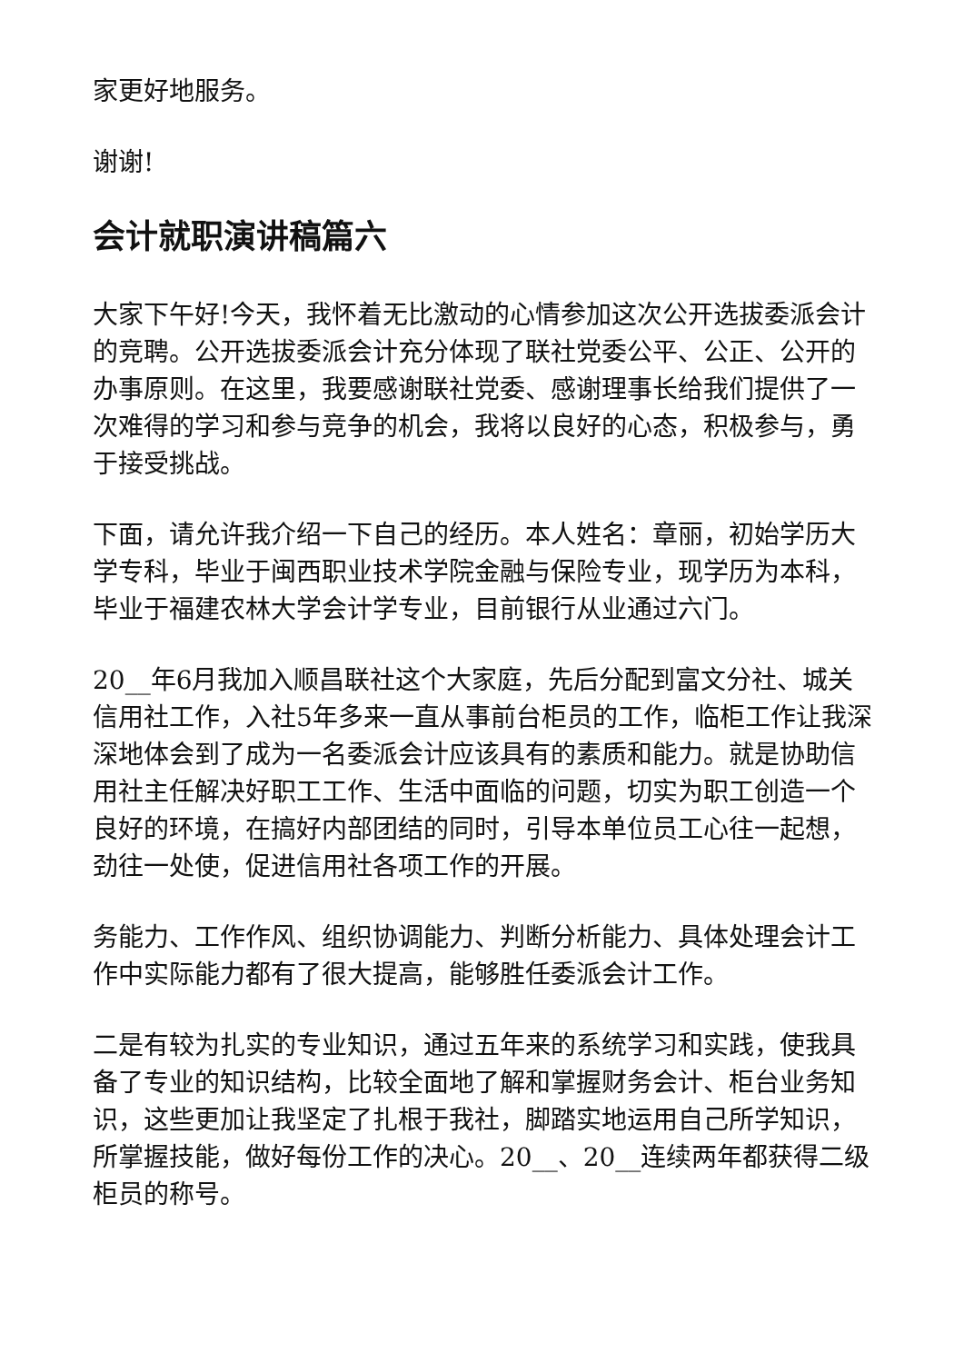家更好地服务。
谢谢!
会计就职演讲稿篇六
大家下午好!今天，我怀着无比激动的心情参加这次公开选拔委派会计的竞聘。公开选拔委派会计充分体现了联社党委公平、公正、公开的办事原则。在这里，我要感谢联社党委、感谢理事长给我们提供了一次难得的学习和参与竞争的机会，我将以良好的心态，积极参与，勇于接受挑战。
下面，请允许我介绍一下自己的经历。本人姓名：章丽，初始学历大学专科，毕业于闽西职业技术学院金融与保险专业，现学历为本科，毕业于福建农林大学会计学专业，目前银行从业通过六门。
20__年6月我加入顺昌联社这个大家庭，先后分配到富文分社、城关信用社工作，入社5年多来一直从事前台柜员的工作，临柜工作让我深深地体会到了成为一名委派会计应该具有的素质和能力。就是协助信用社主任解决好职工工作、生活中面临的问题，切实为职工创造一个良好的环境，在搞好内部团结的同时，引导本单位员工心往一起想，劲往一处使，促进信用社各项工作的开展。
务能力、工作作风、组织协调能力、判断分析能力、具体处理会计工作中实际能力都有了很大提高，能够胜任委派会计工作。
二是有较为扎实的专业知识，通过五年来的系统学习和实践，使我具备了专业的知识结构，比较全面地了解和掌握财务会计、柜台业务知识，这些更加让我坚定了扎根于我社，脚踏实地运用自己所学知识，所掌握技能，做好每份工作的决心。20__、20__连续两年都获得二级柜员的称号。